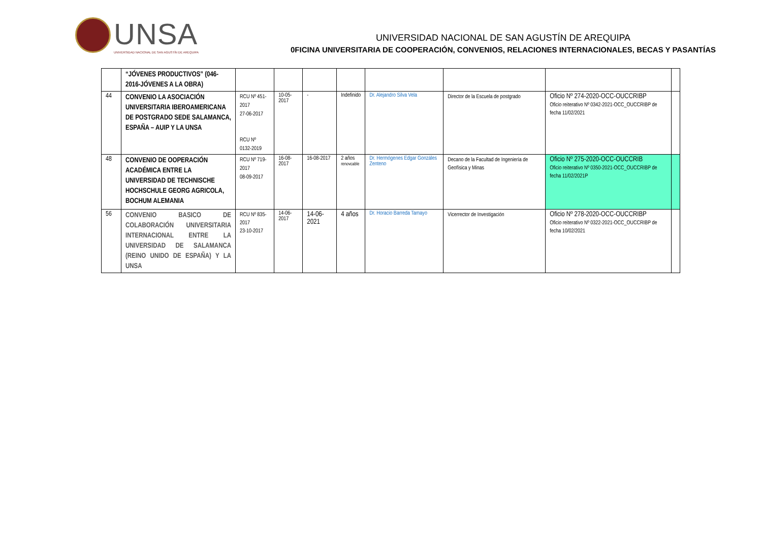UNSA
UNIVERSIDAD NACIONAL DE SAN AGUSTÍN DE AREQUIPA
UNIVERSIDAD NACIONAL DE SAN AGUSTÍN DE AREQUIPA
0FICINA UNIVERSITARIA DE COOPERACIÓN, CONVENIOS, RELACIONES INTERNACIONALES, BECAS Y PASANTÍAS
| | “JÓVENES PRODUCTIVOS” (046-2016-JÓVENES A LA OBRA) | | | | | | | | |
| 44 | CONVENIO LA ASOCIACIÓN UNIVERSITARIA IBEROAMERICANA DE POSTGRADO SEDE SALAMANCA, ESPAÑA – AUIP Y LA UNSA | RCU Nº 451-2017 27-06-2017 RCU Nº 0132-2019 | 10-05-2017 | - | Indefinido | Dr. Alejandro Silva Vela | Director de la Escuela de postgrado | Oficio Nº 274-2020-OCC-OUCCRIBP Oficio reiterativo Nº 0342-2021-OCC_OUCCRIBP de fecha 11/02/2021 | |
| 48 | CONVENIO DE OOPERACIÓN ACADÉMICA ENTRE LA UNIVERSIDAD DE TECHNISCHE HOCHSCHULE GEORG AGRICOLA, BOCHUM ALEMANIA | RCU Nº 719-2017 08-09-2017 | 16-08-2017 | 16-08-2017 | 2 años renovcable | Dr. Hermógenes Edgar Gonzáles Zenteno | Decano de la Facultad de Ingeniería de Geofísica y Minas | Oficio Nº 275-2020-OCC-OUCCRIB Oficio reiterativo Nº 0350-2021-OCC_OUCCRIBP de fecha 11/02/2021P | |
| 56 | CONVENIO BASICO DE COLABORACIÓN UNIVERSITARIA INTERNACIONAL ENTRE LA UNIVERSIDAD DE SALAMANCA (REINO UNIDO DE ESPAÑA) Y LA UNSA | RCU Nº 835-2017 23-10-2017 | 14-06-2017 | 14-06-2021 | 4 años | Dr. Horacio Barreda Tamayo | Vicerrector de Investigación | Oficio Nº 278-2020-OCC-OUCCRIBP Oficio reiterativo Nº 0322-2021-OCC_OUCCRIBP de fecha 10/02/2021 | |